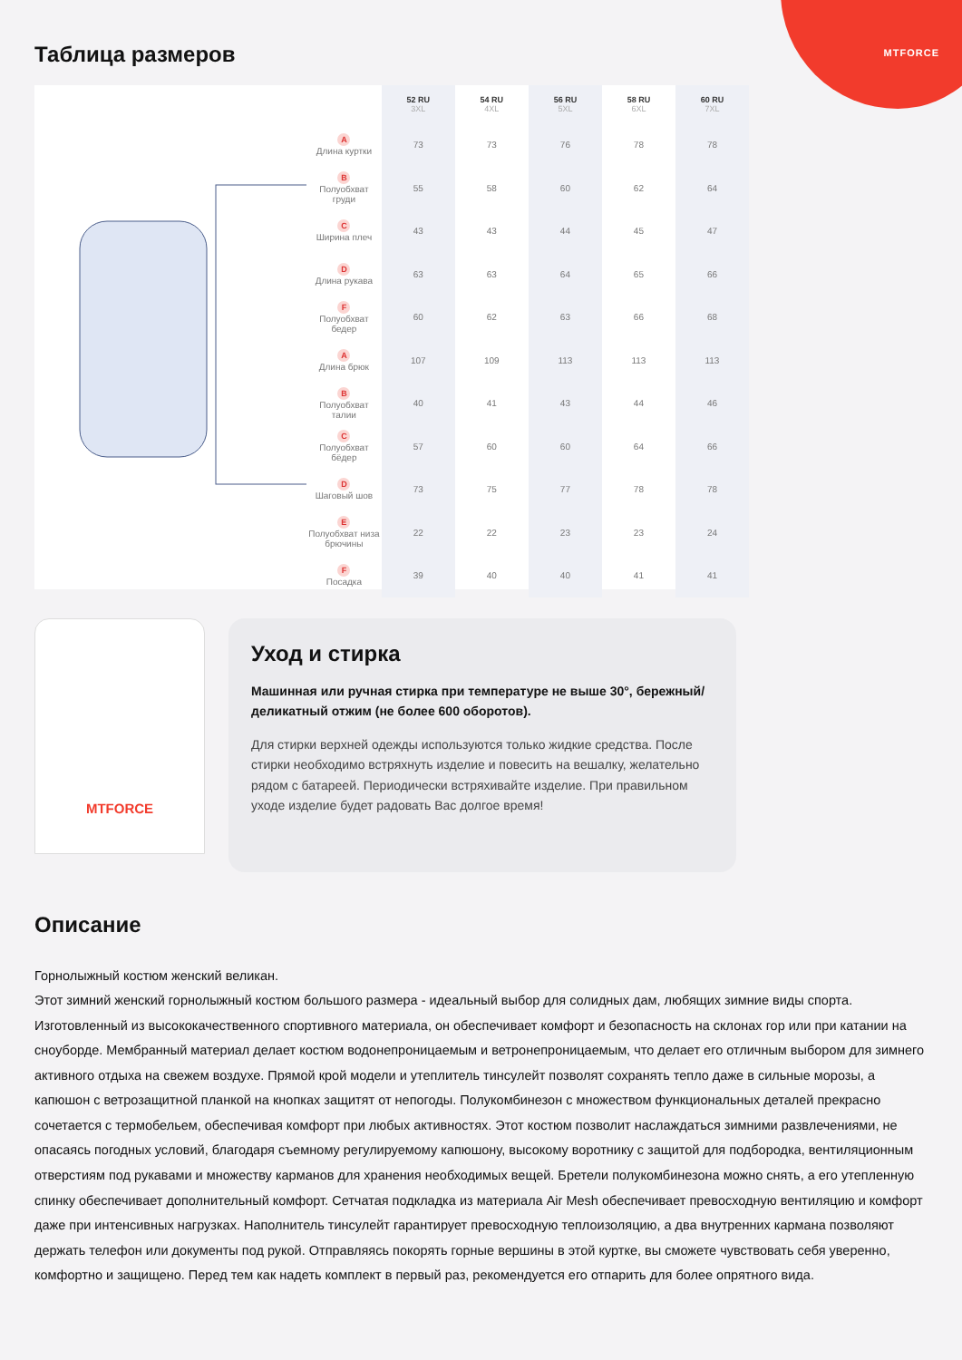MTFORCE
Таблица размеров
| | 52 RU 3XL | 54 RU 4XL | 56 RU 5XL | 58 RU 6XL | 60 RU 7XL |
| --- | --- | --- | --- | --- | --- |
| A Длина куртки | 73 | 73 | 76 | 78 | 78 |
| B Полуобхват груди | 55 | 58 | 60 | 62 | 64 |
| C Ширина плеч | 43 | 43 | 44 | 45 | 47 |
| D Длина рукава | 63 | 63 | 64 | 65 | 66 |
| F Полуобхват бедер | 60 | 62 | 63 | 66 | 68 |
| A Длина брюк | 107 | 109 | 113 | 113 | 113 |
| B Полуобхват талии | 40 | 41 | 43 | 44 | 46 |
| C Полуобхват бёдер | 57 | 60 | 60 | 64 | 66 |
| D Шаговый шов | 73 | 75 | 77 | 78 | 78 |
| E Полуобхват низа брючины | 22 | 22 | 23 | 23 | 24 |
| F Посадка | 39 | 40 | 40 | 41 | 41 |
MTFORCE
Уход и стирка
Машинная или ручная стирка при температуре не выше 30°, бережный/деликатный отжим (не более 600 оборотов).
Для стирки верхней одежды используются только жидкие средства. После стирки необходимо встряхнуть изделие и повесить на вешалку, желательно рядом с батареей. Периодически встряхивайте изделие. При правильном уходе изделие будет радовать Вас долгое время!
Описание
Горнолыжный костюм женский великан.
Этот зимний женский горнолыжный костюм большого размера - идеальный выбор для солидных дам, любящих зимние виды спорта. Изготовленный из высококачественного спортивного материала, он обеспечивает комфорт и безопасность на склонах гор или при катании на сноуборде. Мембранный материал делает костюм водонепроницаемым и ветронепроницаемым, что делает его отличным выбором для зимнего активного отдыха на свежем воздухе. Прямой крой модели и утеплитель тинсулейт позволят сохранять тепло даже в сильные морозы, а капюшон с ветрозащитной планкой на кнопках защитят от непогоды. Полукомбинезон с множеством функциональных деталей прекрасно сочетается с термобельем, обеспечивая комфорт при любых активностях. Этот костюм позволит наслаждаться зимними развлечениями, не опасаясь погодных условий, благодаря съемному регулируемому капюшону, высокому воротнику с защитой для подбородка, вентиляционным отверстиям под рукавами и множеству карманов для хранения необходимых вещей. Бретели полукомбинезона можно снять, а его утепленную спинку обеспечивает дополнительный комфорт. Сетчатая подкладка из материала Air Mesh обеспечивает превосходную вентиляцию и комфорт даже при интенсивных нагрузках. Наполнитель тинсулейт гарантирует превосходную теплоизоляцию, а два внутренних кармана позволяют держать телефон или документы под рукой. Отправляясь покорять горные вершины в этой куртке, вы сможете чувствовать себя уверенно, комфортно и защищено. Перед тем как надеть комплект в первый раз, рекомендуется его отпарить для более опрятного вида.